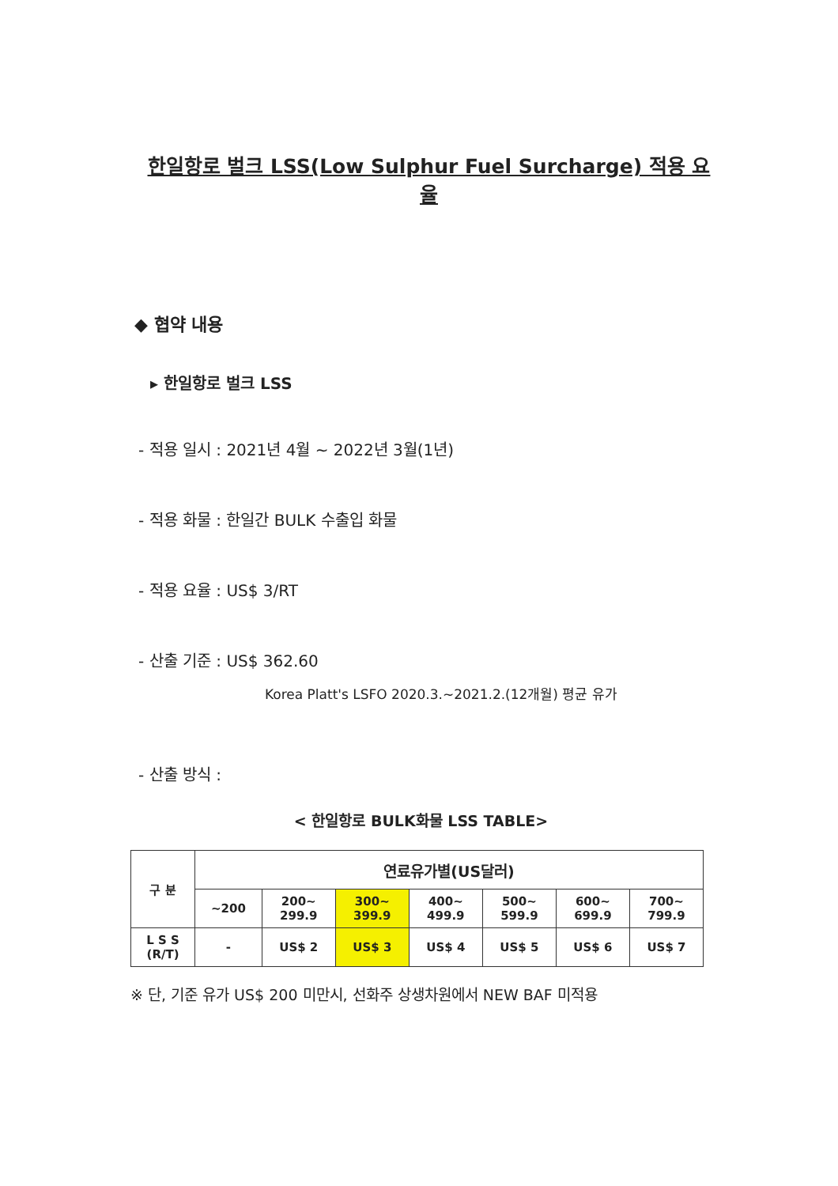한일항로 벌크 LSS(Low Sulphur Fuel Surcharge) 적용 요율
◆ 협약 내용
▸ 한일항로 벌크 LSS
- 적용 일시 : 2021년 4월 ~ 2022년 3월(1년)
- 적용 화물 : 한일간 BULK 수출입 화물
- 적용 요율 : US$ 3/RT
- 산출 기준 : US$ 362.60
Korea Platt's LSFO 2020.3.~2021.2.(12개월) 평균 유가
- 산출 방식 :
< 한일항로 BULK화물 LSS TABLE>
| 구 분 | 연료유가별(US달러) | | | | | | |
| --- | --- | --- | --- | --- | --- | --- | --- |
| | ~200 | 200~ 299.9 | 300~ 399.9 | 400~ 499.9 | 500~ 599.9 | 600~ 699.9 | 700~ 799.9 |
| L S S (R/T) | - | US$ 2 | US$ 3 | US$ 4 | US$ 5 | US$ 6 | US$ 7 |
※ 단, 기준 유가 US$ 200 미만시, 선화주 상생차원에서 NEW BAF 미적용